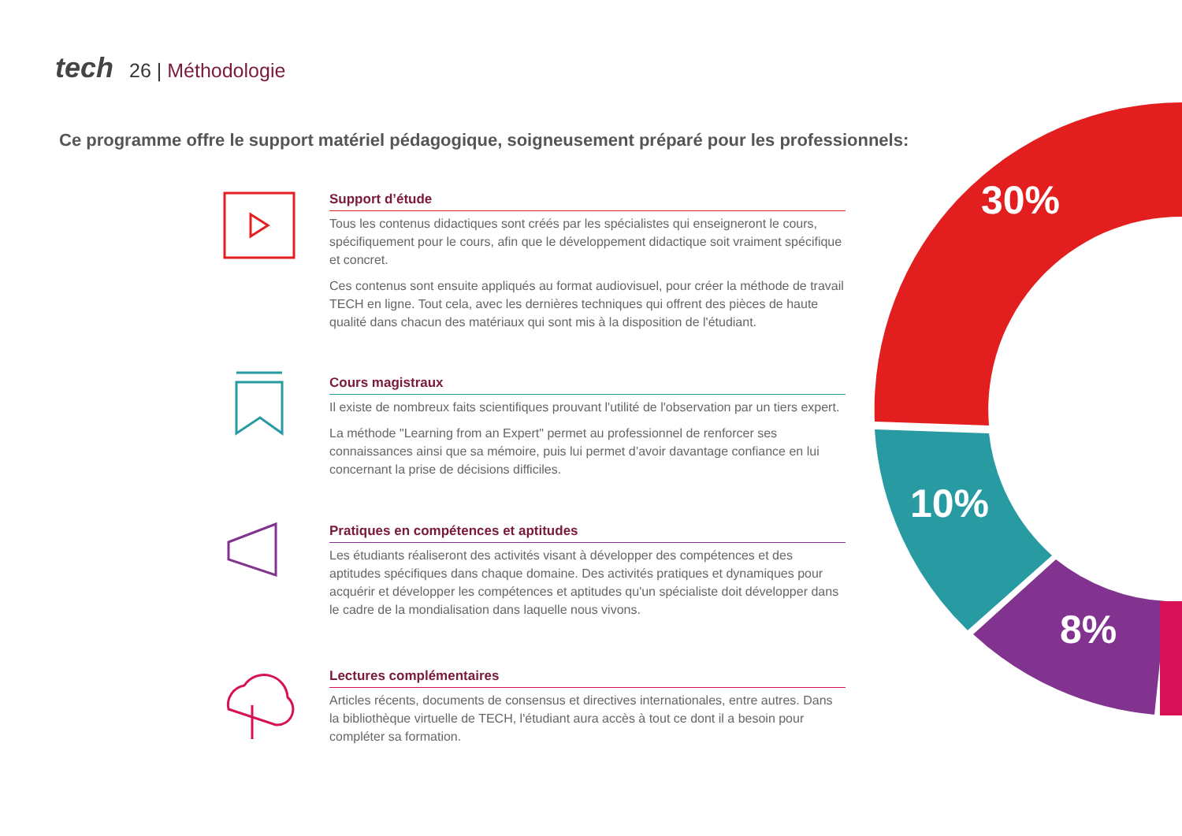tech 26 | Méthodologie
Ce programme offre le support matériel pédagogique, soigneusement préparé pour les professionnels:
Support d’étude
Tous les contenus didactiques sont créés par les spécialistes qui enseigneront le cours, spécifiquement pour le cours, afin que le développement didactique soit vraiment spécifique et concret.
Ces contenus sont ensuite appliqués au format audiovisuel, pour créer la méthode de travail TECH en ligne. Tout cela, avec les dernières techniques qui offrent des pièces de haute qualité dans chacun des matériaux qui sont mis à la disposition de l'étudiant.
Cours magistraux
Il existe de nombreux faits scientifiques prouvant l'utilité de l'observation par un tiers expert.
La méthode "Learning from an Expert" permet au professionnel de renforcer ses connaissances ainsi que sa mémoire, puis lui permet d’avoir davantage confiance en lui concernant la prise de décisions difficiles.
Pratiques en compétences et aptitudes
Les étudiants réaliseront des activités visant à développer des compétences et des aptitudes spécifiques dans chaque domaine. Des activités pratiques et dynamiques pour acquérir et développer les compétences et aptitudes qu'un spécialiste doit développer dans le cadre de la mondialisation dans laquelle nous vivons.
Lectures complémentaires
Articles récents, documents de consensus et directives internationales, entre autres. Dans la bibliothèque virtuelle de TECH, l'étudiant aura accès à tout ce dont il a besoin pour compléter sa formation.
30%
10%
8%